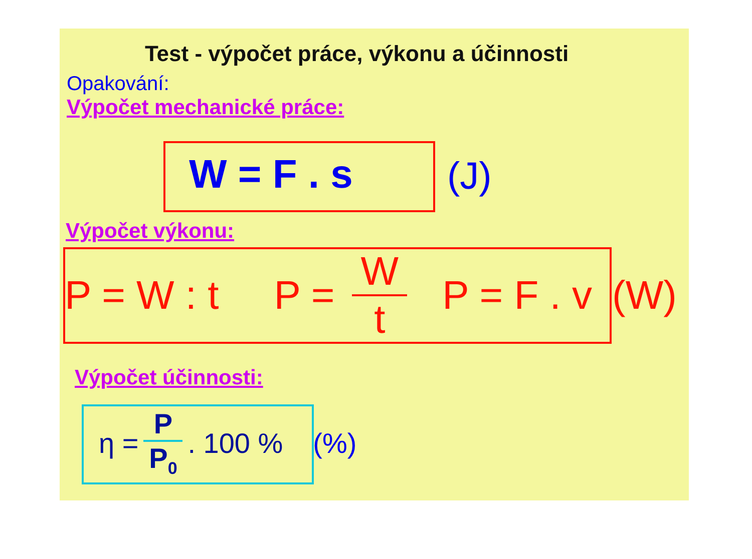Test - výpočet práce, výkonu a účinnosti
Opakování:
Výpočet mechanické práce:
W = F . s (J)
Výpočet výkonu:
P = W : t P = W t P = F . v (W)
Výpočet účinnosti:
η = P P<sub>0</sub>. 100 % (%)